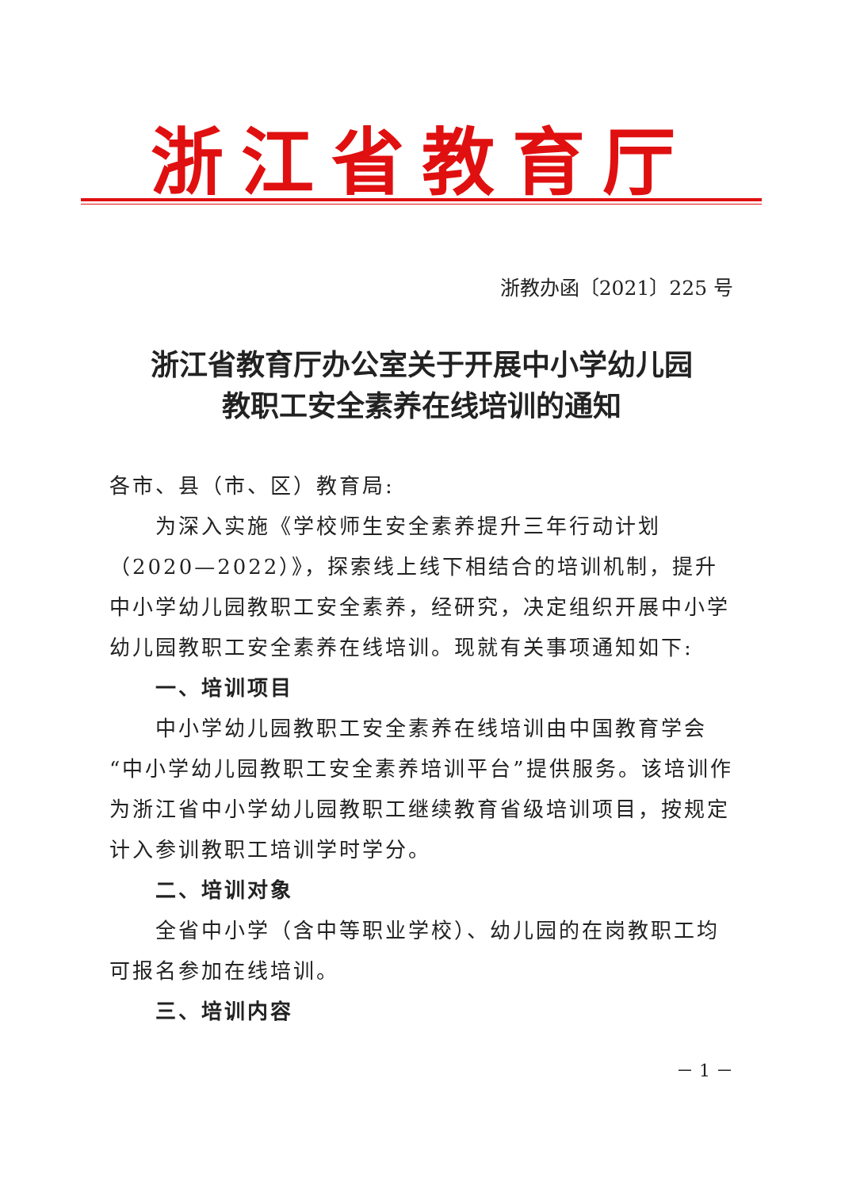浙江省教育厅
浙教办函〔2021〕225 号
浙江省教育厅办公室关于开展中小学幼儿园
教职工安全素养在线培训的通知
各市、县（市、区）教育局:
为深入实施《学校师生安全素养提升三年行动计划（2020—2022）》，探索线上线下相结合的培训机制，提升中小学幼儿园教职工安全素养，经研究，决定组织开展中小学幼儿园教职工安全素养在线培训。现就有关事项通知如下:
一、培训项目
中小学幼儿园教职工安全素养在线培训由中国教育学会“中小学幼儿园教职工安全素养培训平台”提供服务。该培训作为浙江省中小学幼儿园教职工继续教育省级培训项目，按规定计入参训教职工培训学时学分。
二、培训对象
全省中小学（含中等职业学校）、幼儿园的在岗教职工均可报名参加在线培训。
三、培训内容
－ 1 －